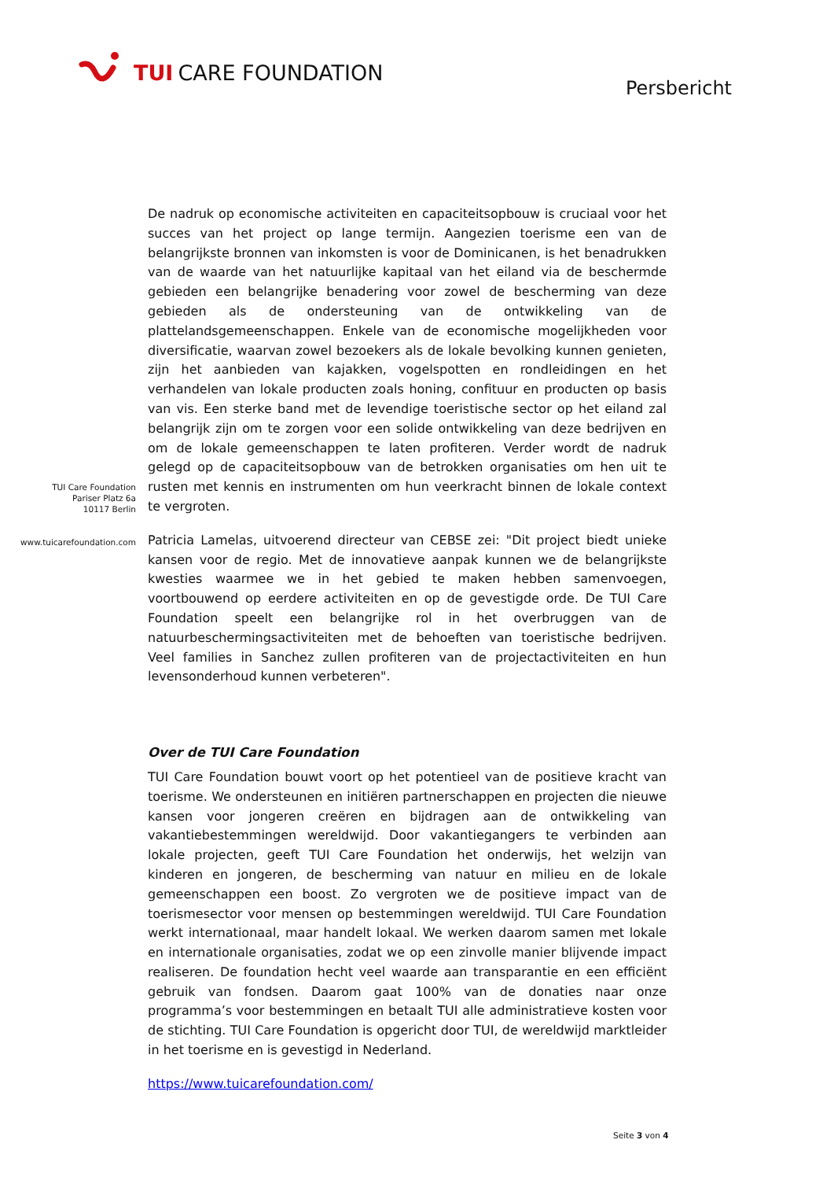TUI CARE FOUNDATION
Persbericht
TUI Care Foundation
Pariser Platz 6a
10117 Berlin
www.tuicarefoundation.com
De nadruk op economische activiteiten en capaciteitsopbouw is cruciaal voor het succes van het project op lange termijn. Aangezien toerisme een van de belangrijkste bronnen van inkomsten is voor de Dominicanen, is het benadrukken van de waarde van het natuurlijke kapitaal van het eiland via de beschermde gebieden een belangrijke benadering voor zowel de bescherming van deze gebieden als de ondersteuning van de ontwikkeling van de plattelandsgemeenschappen. Enkele van de economische mogelijkheden voor diversificatie, waarvan zowel bezoekers als de lokale bevolking kunnen genieten, zijn het aanbieden van kajakken, vogelspotten en rondleidingen en het verhandelen van lokale producten zoals honing, confituur en producten op basis van vis. Een sterke band met de levendige toeristische sector op het eiland zal belangrijk zijn om te zorgen voor een solide ontwikkeling van deze bedrijven en om de lokale gemeenschappen te laten profiteren. Verder wordt de nadruk gelegd op de capaciteitsopbouw van de betrokken organisaties om hen uit te rusten met kennis en instrumenten om hun veerkracht binnen de lokale context te vergroten.
Patricia Lamelas, uitvoerend directeur van CEBSE zei: "Dit project biedt unieke kansen voor de regio. Met de innovatieve aanpak kunnen we de belangrijkste kwesties waarmee we in het gebied te maken hebben samenvoegen, voortbouwend op eerdere activiteiten en op de gevestigde orde. De TUI Care Foundation speelt een belangrijke rol in het overbruggen van de natuurbeschermingsactiviteiten met de behoeften van toeristische bedrijven. Veel families in Sanchez zullen profiteren van de projectactiviteiten en hun levensonderhoud kunnen verbeteren".
Over de TUI Care Foundation
TUI Care Foundation bouwt voort op het potentieel van de positieve kracht van toerisme. We ondersteunen en initiëren partnerschappen en projecten die nieuwe kansen voor jongeren creëren en bijdragen aan de ontwikkeling van vakantiebestemmingen wereldwijd. Door vakantiegangers te verbinden aan lokale projecten, geeft TUI Care Foundation het onderwijs, het welzijn van kinderen en jongeren, de bescherming van natuur en milieu en de lokale gemeenschappen een boost. Zo vergroten we de positieve impact van de toerismesector voor mensen op bestemmingen wereldwijd. TUI Care Foundation werkt internationaal, maar handelt lokaal. We werken daarom samen met lokale en internationale organisaties, zodat we op een zinvolle manier blijvende impact realiseren. De foundation hecht veel waarde aan transparantie en een efficiënt gebruik van fondsen. Daarom gaat 100% van de donaties naar onze programma’s voor bestemmingen en betaalt TUI alle administratieve kosten voor de stichting. TUI Care Foundation is opgericht door TUI, de wereldwijd marktleider in het toerisme en is gevestigd in Nederland.
https://www.tuicarefoundation.com/
Seite 3 von 4